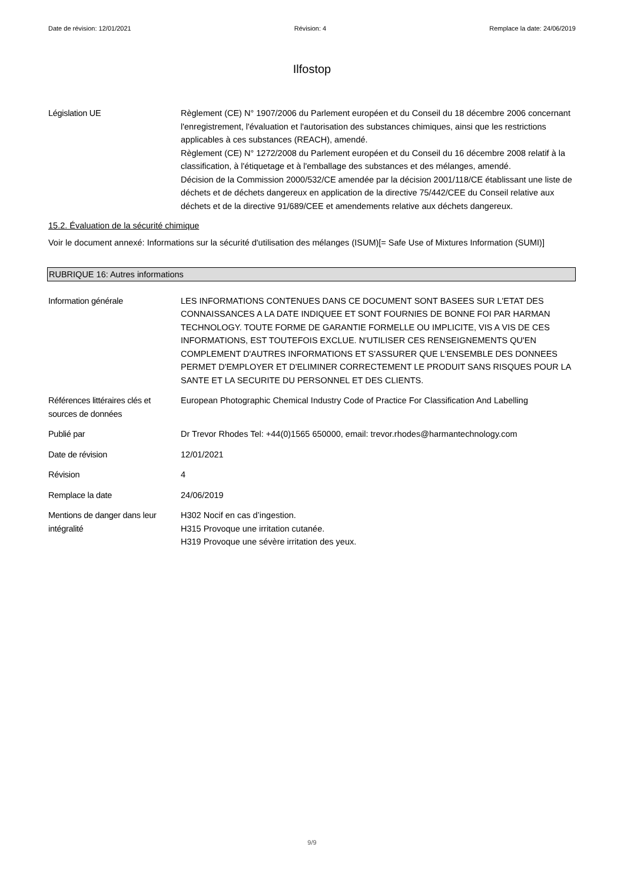Date de révision: 12/01/2021 Révision: 4 Remplace la date: 24/06/2019
Ilfostop
Législation UE Règlement (CE) N° 1907/2006 du Parlement européen et du Conseil du 18 décembre 2006 concernant l'enregistrement, l'évaluation et l'autorisation des substances chimiques, ainsi que les restrictions applicables à ces substances (REACH), amendé.
Règlement (CE) N° 1272/2008 du Parlement européen et du Conseil du 16 décembre 2008 relatif à la classification, à l'étiquetage et à l'emballage des substances et des mélanges, amendé.
Décision de la Commission 2000/532/CE amendée par la décision 2001/118/CE établissant une liste de déchets et de déchets dangereux en application de la directive 75/442/CEE du Conseil relative aux déchets et de la directive 91/689/CEE et amendements relative aux déchets dangereux.
15.2. Évaluation de la sécurité chimique
Voir le document annexé: Informations sur la sécurité d'utilisation des mélanges (ISUM)[= Safe Use of Mixtures Information (SUMI)]
RUBRIQUE 16: Autres informations
Information générale LES INFORMATIONS CONTENUES DANS CE DOCUMENT SONT BASEES SUR L'ETAT DES CONNAISSANCES A LA DATE INDIQUEE ET SONT FOURNIES DE BONNE FOI PAR HARMAN TECHNOLOGY. TOUTE FORME DE GARANTIE FORMELLE OU IMPLICITE, VIS A VIS DE CES INFORMATIONS, EST TOUTEFOIS EXCLUE. N'UTILISER CES RENSEIGNEMENTS QU'EN COMPLEMENT D'AUTRES INFORMATIONS ET S'ASSURER QUE L'ENSEMBLE DES DONNEES PERMET D'EMPLOYER ET D'ELIMINER CORRECTEMENT LE PRODUIT SANS RISQUES POUR LA SANTE ET LA SECURITE DU PERSONNEL ET DES CLIENTS.
Références littéraires clés et sources de données
European Photographic Chemical Industry Code of Practice For Classification And Labelling
Publié par Dr Trevor Rhodes Tel: +44(0)1565 650000, email: trevor.rhodes@harmantechnology.com
Date de révision 12/01/2021
Révision 4
Remplace la date 24/06/2019
Mentions de danger dans leur intégralité
H302 Nocif en cas d’ingestion.
H315 Provoque une irritation cutanée.
H319 Provoque une sévère irritation des yeux.
9/9